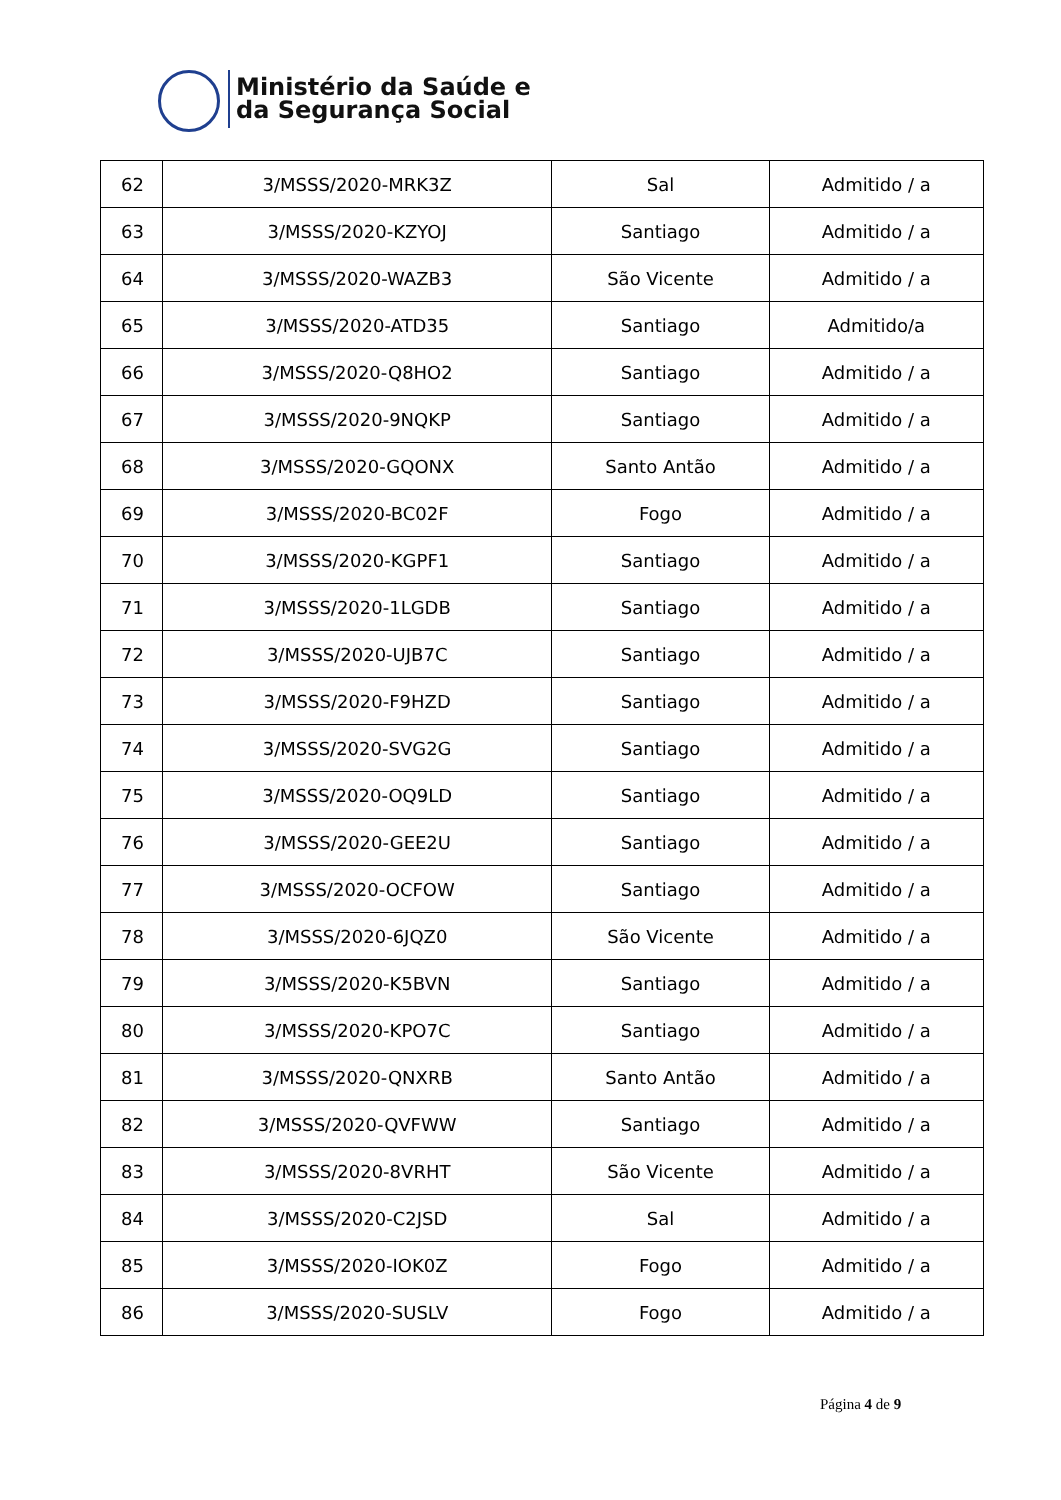Ministério da Saúde e
da Segurança Social
| 62 | 3/MSSS/2020-MRK3Z | Sal | Admitido / a |
| 63 | 3/MSSS/2020-KZYOJ | Santiago | Admitido / a |
| 64 | 3/MSSS/2020-WAZB3 | São Vicente | Admitido / a |
| 65 | 3/MSSS/2020-ATD35 | Santiago | Admitido/a |
| 66 | 3/MSSS/2020-Q8HO2 | Santiago | Admitido / a |
| 67 | 3/MSSS/2020-9NQKP | Santiago | Admitido / a |
| 68 | 3/MSSS/2020-GQONX | Santo Antão | Admitido / a |
| 69 | 3/MSSS/2020-BC02F | Fogo | Admitido / a |
| 70 | 3/MSSS/2020-KGPF1 | Santiago | Admitido / a |
| 71 | 3/MSSS/2020-1LGDB | Santiago | Admitido / a |
| 72 | 3/MSSS/2020-UJB7C | Santiago | Admitido / a |
| 73 | 3/MSSS/2020-F9HZD | Santiago | Admitido / a |
| 74 | 3/MSSS/2020-SVG2G | Santiago | Admitido / a |
| 75 | 3/MSSS/2020-OQ9LD | Santiago | Admitido / a |
| 76 | 3/MSSS/2020-GEE2U | Santiago | Admitido / a |
| 77 | 3/MSSS/2020-OCFOW | Santiago | Admitido / a |
| 78 | 3/MSSS/2020-6JQZ0 | São Vicente | Admitido / a |
| 79 | 3/MSSS/2020-K5BVN | Santiago | Admitido / a |
| 80 | 3/MSSS/2020-KPO7C | Santiago | Admitido / a |
| 81 | 3/MSSS/2020-QNXRB | Santo Antão | Admitido / a |
| 82 | 3/MSSS/2020-QVFWW | Santiago | Admitido / a |
| 83 | 3/MSSS/2020-8VRHT | São Vicente | Admitido / a |
| 84 | 3/MSSS/2020-C2JSD | Sal | Admitido / a |
| 85 | 3/MSSS/2020-IOK0Z | Fogo | Admitido / a |
| 86 | 3/MSSS/2020-SUSLV | Fogo | Admitido / a |
Página 4 de 9